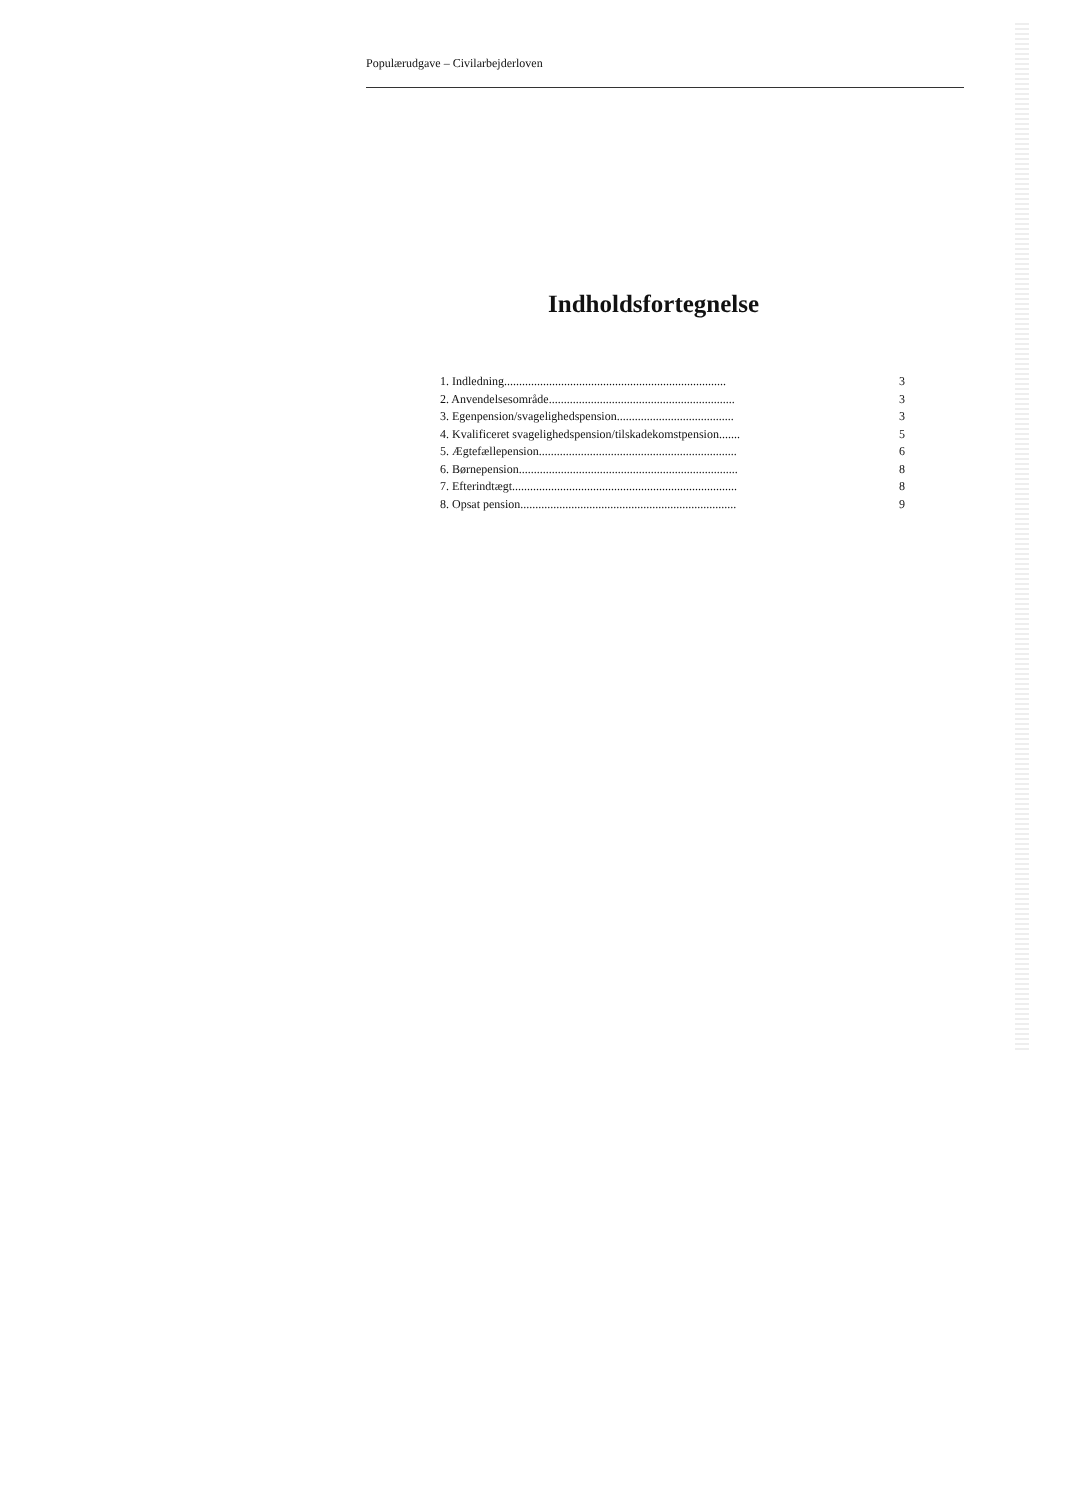Populærudgave – Civilarbejderloven
Indholdsfortegnelse
1. Indledning.......................................................................... 3
2. Anvendelsesområde.............................................................. 3
3. Egenpension/svagelighedspension....................................... 3
4. Kvalificeret svagelighedspension/tilskadekomstpension....... 5
5. Ægtefællepension.................................................................. 6
6. Børnepension......................................................................... 8
7. Efterindtægt........................................................................... 8
8. Opsat pension........................................................................ 9